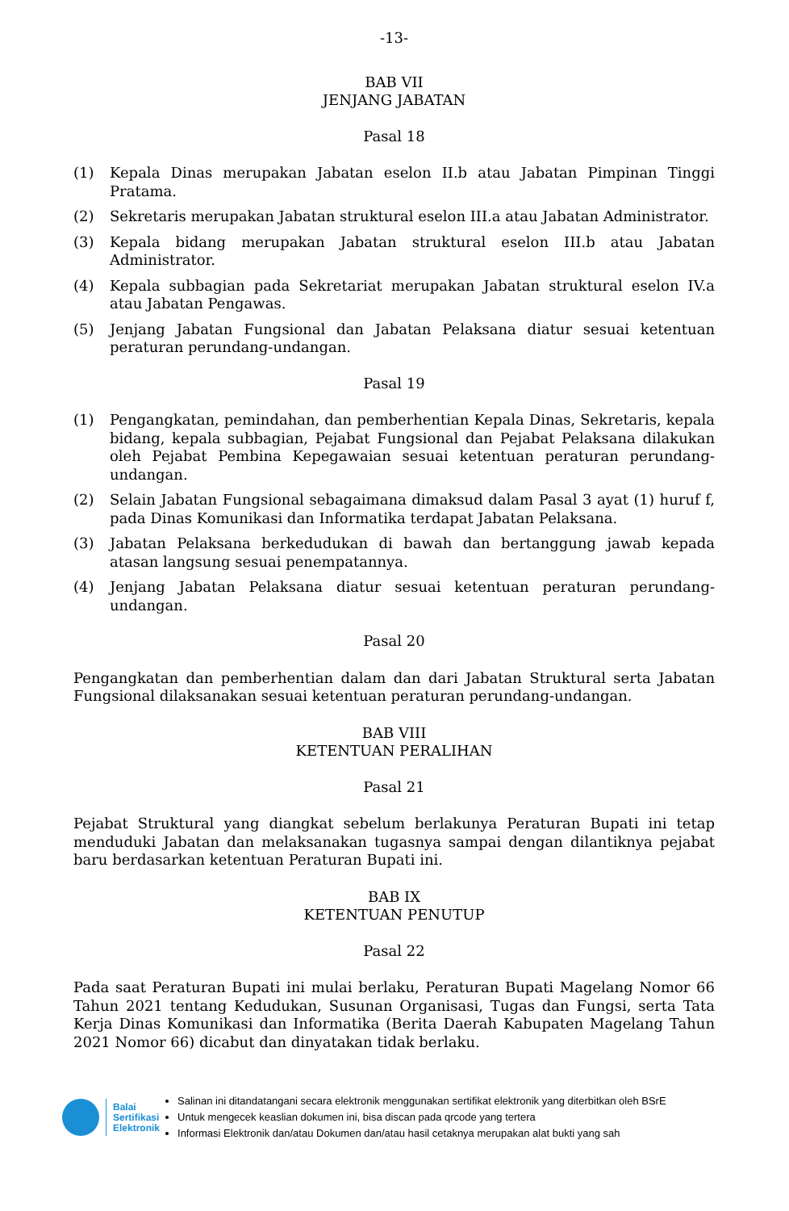-13-
BAB VII
JENJANG JABATAN
Pasal 18
(1) Kepala Dinas merupakan Jabatan eselon II.b atau Jabatan Pimpinan Tinggi Pratama.
(2) Sekretaris merupakan Jabatan struktural eselon III.a atau Jabatan Administrator.
(3) Kepala bidang merupakan Jabatan struktural eselon III.b atau Jabatan Administrator.
(4) Kepala subbagian pada Sekretariat merupakan Jabatan struktural eselon IV.a atau Jabatan Pengawas.
(5) Jenjang Jabatan Fungsional dan Jabatan Pelaksana diatur sesuai ketentuan peraturan perundang-undangan.
Pasal 19
(1) Pengangkatan, pemindahan, dan pemberhentian Kepala Dinas, Sekretaris, kepala bidang, kepala subbagian, Pejabat Fungsional dan Pejabat Pelaksana dilakukan oleh Pejabat Pembina Kepegawaian sesuai ketentuan peraturan perundang-undangan.
(2) Selain Jabatan Fungsional sebagaimana dimaksud dalam Pasal 3 ayat (1) huruf f, pada Dinas Komunikasi dan Informatika terdapat Jabatan Pelaksana.
(3) Jabatan Pelaksana berkedudukan di bawah dan bertanggung jawab kepada atasan langsung sesuai penempatannya.
(4) Jenjang Jabatan Pelaksana diatur sesuai ketentuan peraturan perundang-undangan.
Pasal 20
Pengangkatan dan pemberhentian dalam dan dari Jabatan Struktural serta Jabatan Fungsional dilaksanakan sesuai ketentuan peraturan perundang-undangan.
BAB VIII
KETENTUAN PERALIHAN
Pasal 21
Pejabat Struktural yang diangkat sebelum berlakunya Peraturan Bupati ini tetap menduduki Jabatan dan melaksanakan tugasnya sampai dengan dilantiknya pejabat baru berdasarkan ketentuan Peraturan Bupati ini.
BAB IX
KETENTUAN PENUTUP
Pasal 22
Pada saat Peraturan Bupati ini mulai berlaku, Peraturan Bupati Magelang Nomor 66 Tahun 2021 tentang Kedudukan, Susunan Organisasi, Tugas dan Fungsi, serta Tata Kerja Dinas Komunikasi dan Informatika (Berita Daerah Kabupaten Magelang Tahun 2021 Nomor 66) dicabut dan dinyatakan tidak berlaku.
Balai
Sertifikasi
Elektronik
Salinan ini ditandatangani secara elektronik menggunakan sertifikat elektronik yang diterbitkan oleh BSrE
Untuk mengecek keaslian dokumen ini, bisa discan pada qrcode yang tertera
Informasi Elektronik dan/atau Dokumen dan/atau hasil cetaknya merupakan alat bukti yang sah